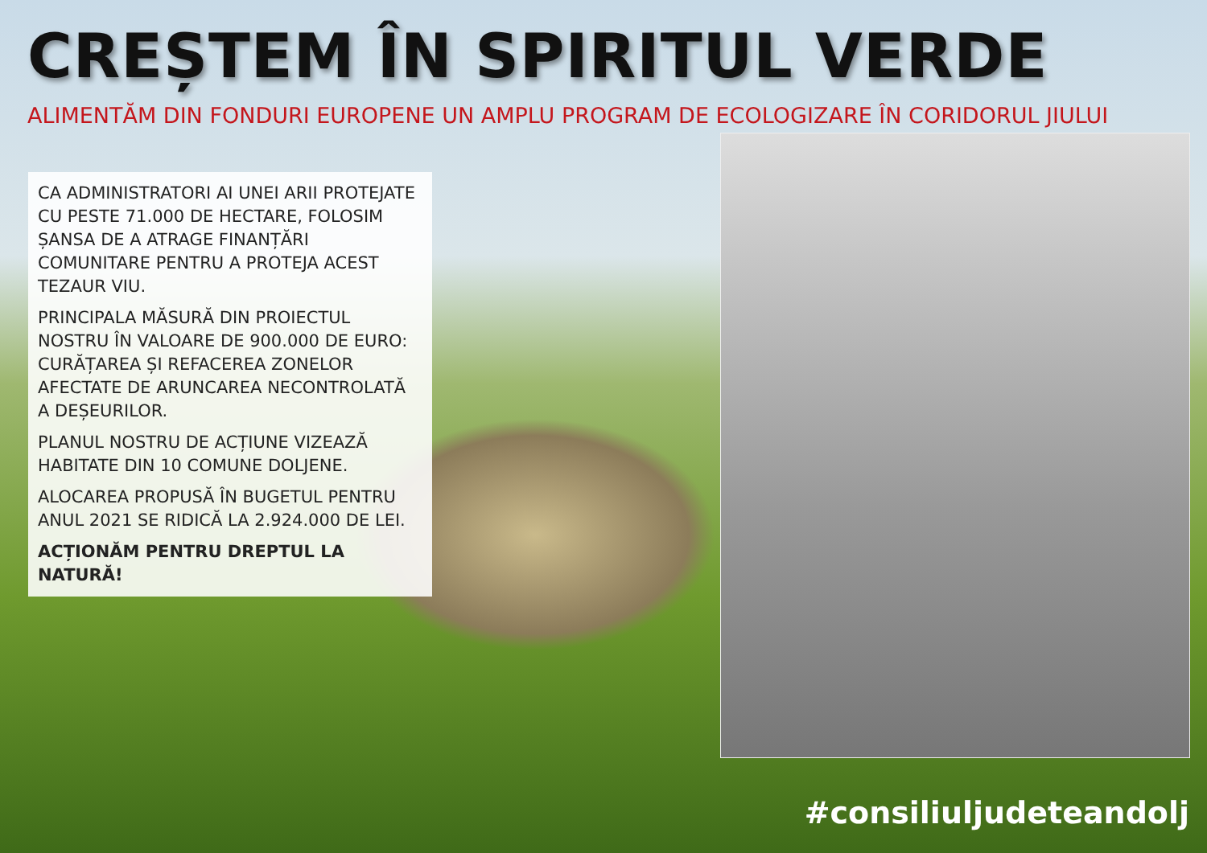CREȘTEM ÎN SPIRITUL VERDE
ALIMENTĂM DIN FONDURI EUROPENE UN AMPLU PROGRAM DE ECOLOGIZARE ÎN CORIDORUL JIULUI
CA ADMINISTRATORI AI UNEI ARII PROTEJATE CU PESTE 71.000 DE HECTARE, FOLOSIM ȘANSA DE A ATRAGE FINANȚĂRI COMUNITARE PENTRU A PROTEJA ACEST TEZAUR VIU.
PRINCIPALA MĂSURĂ DIN PROIECTUL NOSTRU ÎN VALOARE DE 900.000 DE EURO: CURĂȚAREA ȘI REFACEREA ZONELOR AFECTATE DE ARUNCAREA NECONTROLATĂ A DEȘEURILOR.
PLANUL NOSTRU DE ACȚIUNE VIZEAZĂ HABITATE DIN 10 COMUNE DOLJENE.
ALOCAREA PROPUSĂ ÎN BUGETUL PENTRU ANUL 2021 SE RIDICĂ LA 2.924.000 DE LEI.
ACȚIONĂM PENTRU DREPTUL LA NATURĂ!
#consiliuljudeteandolj